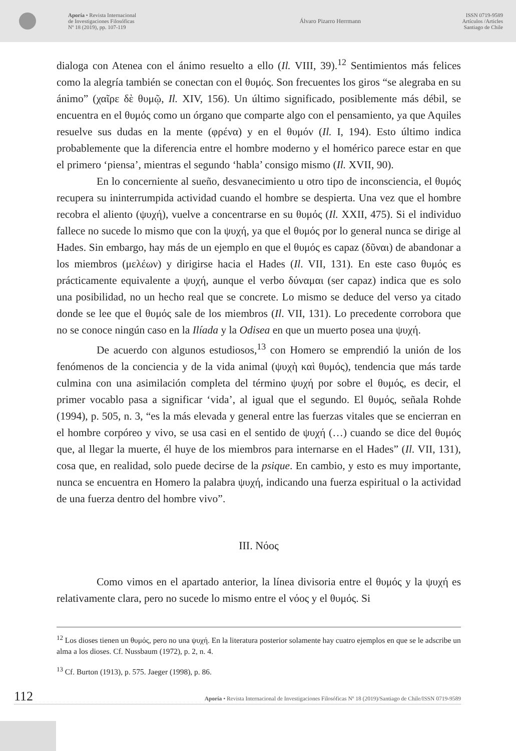Aporía • Revista Internacional
de Investigaciones Filosóficas
Nº 18 (2019), pp. 107-119
Álvaro Pizarro Herrmann
ISSN 0719-9589
Artículos /Articles
Santiago de Chile
dialoga con Atenea con el ánimo resuelto a ello (Il. VIII, 39).<sup>12</sup> Sentimientos más felices como la alegría también se conectan con el θυμός. Son frecuentes los giros “se alegraba en su ánimo” (χαῖρε δὲ θυμῷ, Il. XIV, 156). Un último significado, posiblemente más débil, se encuentra en el θυμός como un órgano que comparte algo con el pensamiento, ya que Aquiles resuelve sus dudas en la mente (φρένα) y en el θυμόν (Il. I, 194). Esto último indica probablemente que la diferencia entre el hombre moderno y el homérico parece estar en que el primero ‘piensa’, mientras el segundo ‘habla’ consigo mismo (Il. XVII, 90).
En lo concerniente al sueño, desvanecimiento u otro tipo de inconsciencia, el θυμός recupera su ininterrumpida actividad cuando el hombre se despierta. Una vez que el hombre recobra el aliento (ψυχή), vuelve a concentrarse en su θυμός (Il. XXII, 475). Si el individuo fallece no sucede lo mismo que con la ψυχή, ya que el θυμός por lo general nunca se dirige al Hades. Sin embargo, hay más de un ejemplo en que el θυμός es capaz (δῦναι) de abandonar a los miembros (μελέων) y dirigirse hacia el Hades (Il. VII, 131). En este caso θυμός es prácticamente equivalente a ψυχή, aunque el verbo δύναμαι (ser capaz) indica que es solo una posibilidad, no un hecho real que se concrete. Lo mismo se deduce del verso ya citado donde se lee que el θυμός sale de los miembros (Il. VII, 131). Lo precedente corrobora que no se conoce ningún caso en la Ilíada y la Odisea en que un muerto posea una ψυχή.
De acuerdo con algunos estudiosos,<sup>13</sup> con Homero se emprendió la unión de los fenómenos de la conciencia y de la vida animal (ψυχὴ καὶ θυμός), tendencia que más tarde culmina con una asimilación completa del término ψυχή por sobre el θυμός, es decir, el primer vocablo pasa a significar ‘vida’, al igual que el segundo. El θυμός, señala Rohde (1994), p. 505, n. 3, “es la más elevada y general entre las fuerzas vitales que se encierran en el hombre corpóreo y vivo, se usa casi en el sentido de ψυχή (…) cuando se dice del θυμός que, al llegar la muerte, él huye de los miembros para internarse en el Hades” (Il. VII, 131), cosa que, en realidad, solo puede decirse de la psique. En cambio, y esto es muy importante, nunca se encuentra en Homero la palabra ψυχή, indicando una fuerza espiritual o la actividad de una fuerza dentro del hombre vivo”.
III. Νόος
Como vimos en el apartado anterior, la línea divisoria entre el θυμός y la ψυχή es relativamente clara, pero no sucede lo mismo entre el νόος y el θυμός. Si
<sup>12</sup> Los dioses tienen un θυμός, pero no una ψυχή. En la literatura posterior solamente hay cuatro ejemplos en que se le adscribe un alma a los dioses. Cf. Nussbaum (1972), p. 2, n. 4.
<sup>13</sup> Cf. Burton (1913), p. 575. Jaeger (1998), p. 86.
112 Aporía • Revista Internacional de Investigaciones Filosóficas Nº 18 (2019)/Santiago de Chile/ISSN 0719-9589